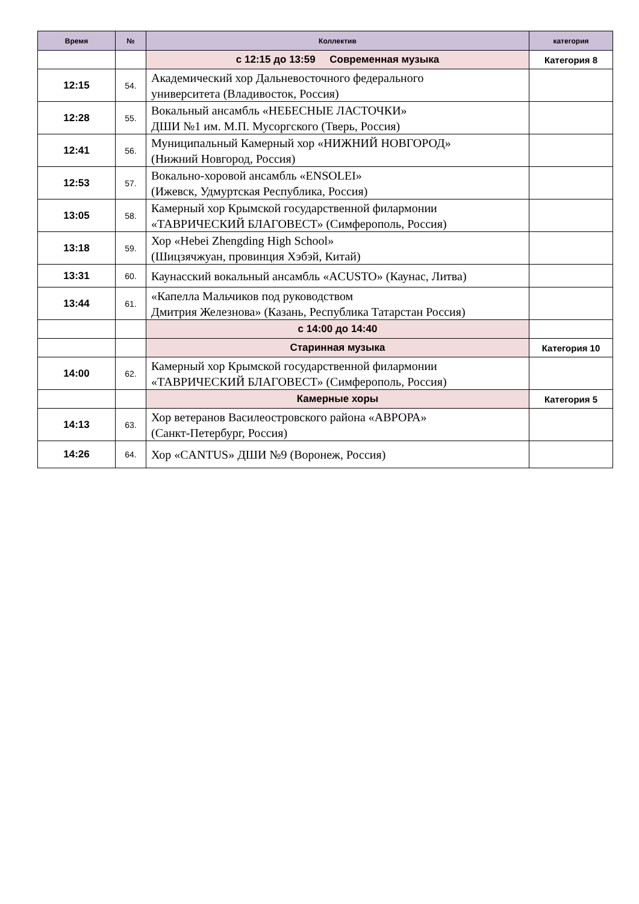| Время | № | Коллектив | категория |
| --- | --- | --- | --- |
| | | с 12:15 до 13:59 Современная музыка | Категория 8 |
| 12:15 | 54. | Академический хор Дальневосточного федерального университета (Владивосток, Россия) | |
| 12:28 | 55. | Вокальный ансамбль «НЕБЕСНЫЕ ЛАСТОЧКИ» ДШИ №1 им. М.П. Мусоргского (Тверь, Россия) | |
| 12:41 | 56. | Муниципальный Камерный хор «НИЖНИЙ НОВГОРОД» (Нижний Новгород, Россия) | |
| 12:53 | 57. | Вокально-хоровой ансамбль «ENSOLEI» (Ижевск, Удмуртская Республика, Россия) | |
| 13:05 | 58. | Камерный хор Крымской государственной филармонии «ТАВРИЧЕСКИЙ БЛАГОВЕСТ» (Симферополь, Россия) | |
| 13:18 | 59. | Хор «Hebei Zhengding High School» (Шицзячжуан, провинция Хэбэй, Китай) | |
| 13:31 | 60. | Каунасский вокальный ансамбль «ACUSTO» (Каунас, Литва) | |
| 13:44 | 61. | «Капелла Мальчиков под руководством Дмитрия Железнова» (Казань, Республика Татарстан Россия) | |
| | | с 14:00 до 14:40 | |
| | | Старинная музыка | Категория 10 |
| 14:00 | 62. | Камерный хор Крымской государственной филармонии «ТАВРИЧЕСКИЙ БЛАГОВЕСТ» (Симферополь, Россия) | |
| | | Камерные хоры | Категория 5 |
| 14:13 | 63. | Хор ветеранов Василеостровского района «АВРОРА» (Санкт-Петербург, Россия) | |
| 14:26 | 64. | Хор «CANTUS» ДШИ №9 (Воронеж, Россия) | |